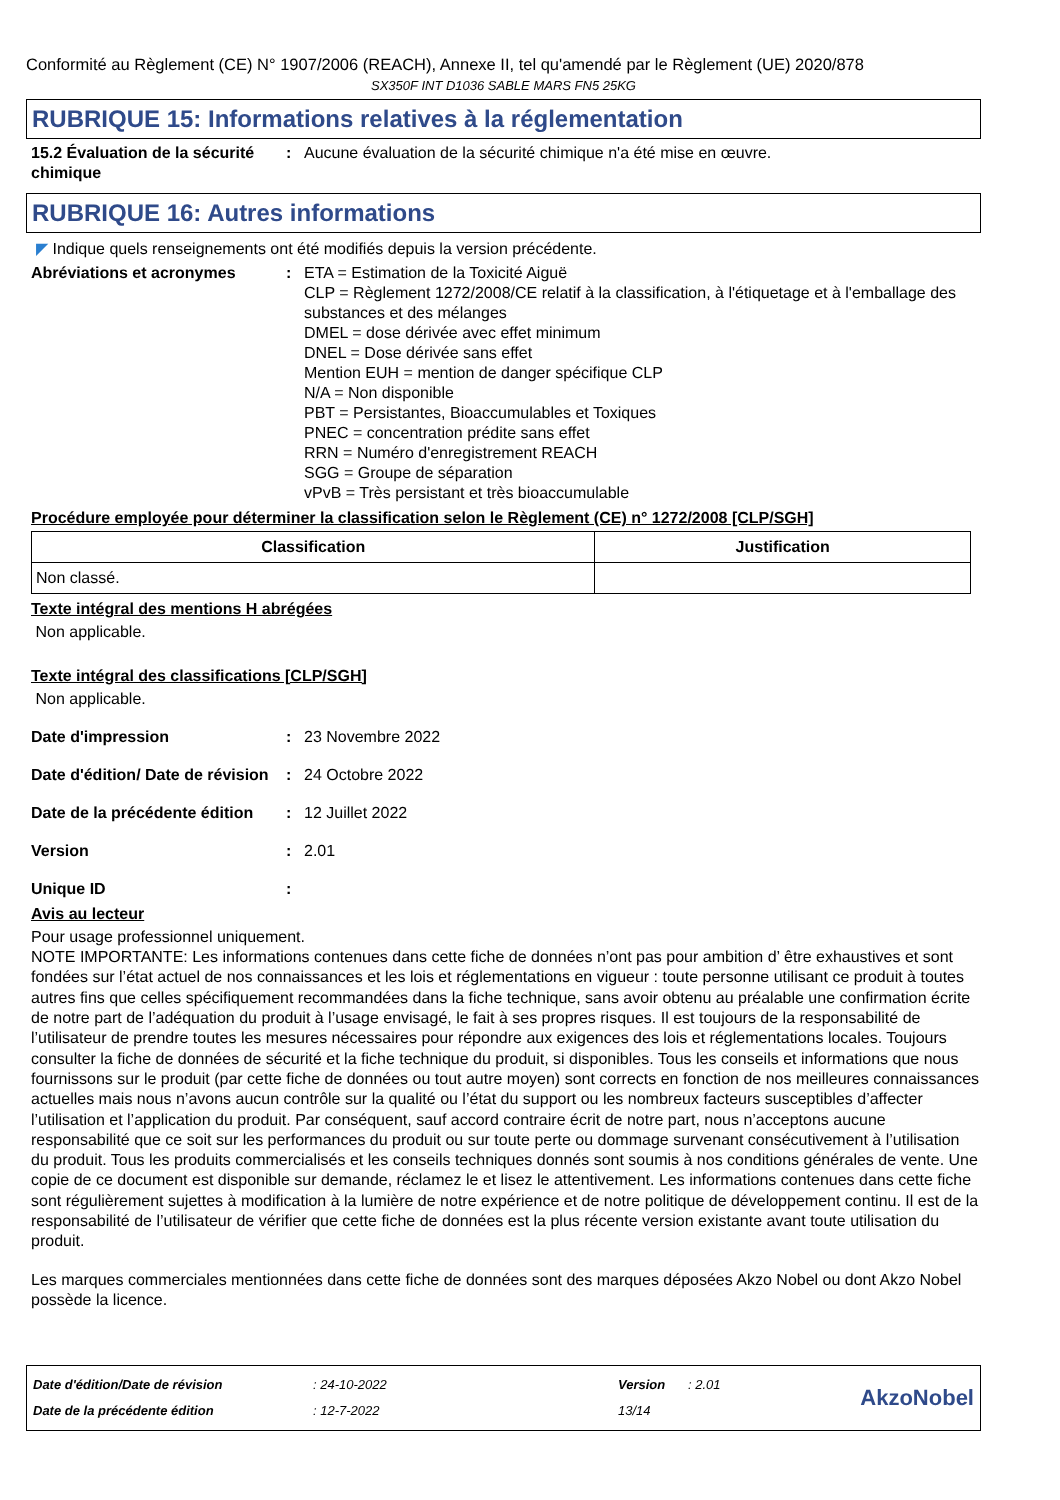Conformité au Règlement (CE) N° 1907/2006 (REACH), Annexe II, tel qu'amendé par le Règlement (UE) 2020/878
SX350F INT D1036 SABLE MARS FN5 25KG
RUBRIQUE 15: Informations relatives à la réglementation
15.2 Évaluation de la sécurité chimique
: Aucune évaluation de la sécurité chimique n'a été mise en œuvre.
RUBRIQUE 16: Autres informations
◤ Indique quels renseignements ont été modifiés depuis la version précédente.
Abréviations et acronymes : ETA = Estimation de la Toxicité Aiguë
CLP = Règlement 1272/2008/CE relatif à la classification, à l'étiquetage et à l'emballage des substances et des mélanges
DMEL = dose dérivée avec effet minimum
DNEL = Dose dérivée sans effet
Mention EUH = mention de danger spécifique CLP
N/A = Non disponible
PBT = Persistantes, Bioaccumulables et Toxiques
PNEC = concentration prédite sans effet
RRN = Numéro d'enregistrement REACH
SGG = Groupe de séparation
vPvB = Très persistant et très bioaccumulable
Procédure employée pour déterminer la classification selon le Règlement (CE) n° 1272/2008 [CLP/SGH]
| Classification | Justification |
| --- | --- |
| Non classé. | |
Texte intégral des mentions H abrégées
Non applicable.
Texte intégral des classifications [CLP/SGH]
Non applicable.
Date d'impression : 23 Novembre 2022
Date d'édition/ Date de révision
: 24 Octobre 2022
Date de la précédente édition
: 12 Juillet 2022
Version : 2.01
Unique ID :
Avis au lecteur
Pour usage professionnel uniquement.
NOTE IMPORTANTE: Les informations contenues dans cette fiche de données n’ont pas pour ambition d’ être exhaustives et sont fondées sur l’état actuel de nos connaissances et les lois et réglementations en vigueur : toute personne utilisant ce produit à toutes autres fins que celles spécifiquement recommandées dans la fiche technique, sans avoir obtenu au préalable une confirmation écrite de notre part de l’adéquation du produit à l’usage envisagé, le fait à ses propres risques. Il est toujours de la responsabilité de l’utilisateur de prendre toutes les mesures nécessaires pour répondre aux exigences des lois et réglementations locales. Toujours consulter la fiche de données de sécurité et la fiche technique du produit, si disponibles. Tous les conseils et informations que nous fournissons sur le produit (par cette fiche de données ou tout autre moyen) sont corrects en fonction de nos meilleures connaissances actuelles mais nous n’avons aucun contrôle sur la qualité ou l’état du support ou les nombreux facteurs susceptibles d’affecter l’utilisation et l’application du produit. Par conséquent, sauf accord contraire écrit de notre part, nous n’acceptons aucune responsabilité que ce soit sur les performances du produit ou sur toute perte ou dommage survenant consécutivement à l’utilisation du produit. Tous les produits commercialisés et les conseils techniques donnés sont soumis à nos conditions générales de vente. Une copie de ce document est disponible sur demande, réclamez le et lisez le attentivement. Les informations contenues dans cette fiche sont régulièrement sujettes à modification à la lumière de notre expérience et de notre politique de développement continu. Il est de la responsabilité de l’utilisateur de vérifier que cette fiche de données est la plus récente version existante avant toute utilisation du produit.
Les marques commerciales mentionnées dans cette fiche de données sont des marques déposées Akzo Nobel ou dont Akzo Nobel possède la licence.
Date d'édition/Date de révision
Date de la précédente édition
: 24-10-2022
: 12-7-2022
Version
13/14
: 2.01
AkzoNobel